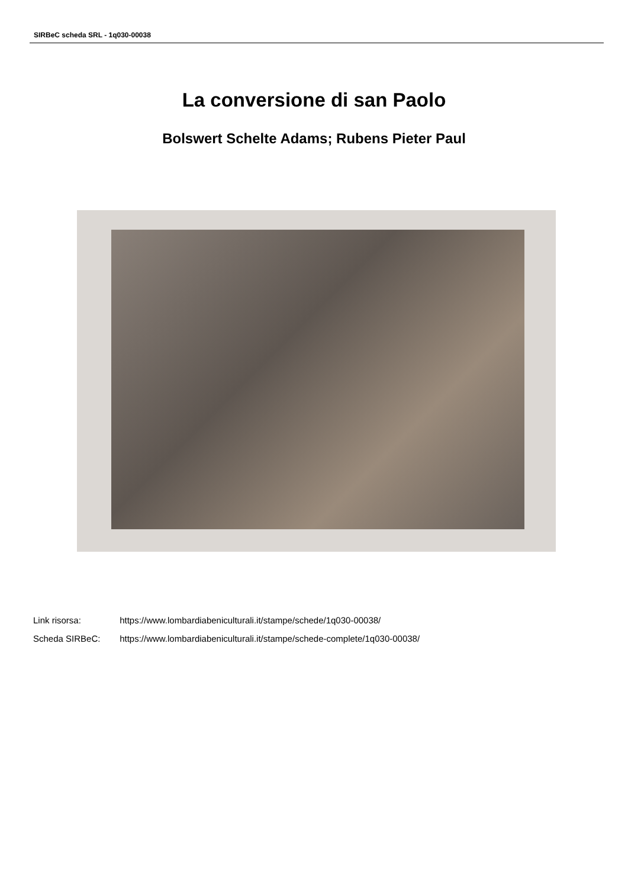SIRBeC scheda SRL - 1q030-00038
La conversione di san Paolo
Bolswert Schelte Adams; Rubens Pieter Paul
Link risorsa: https://www.lombardiabeniculturali.it/stampe/schede/1q030-00038/
Scheda SIRBeC: https://www.lombardiabeniculturali.it/stampe/schede-complete/1q030-00038/